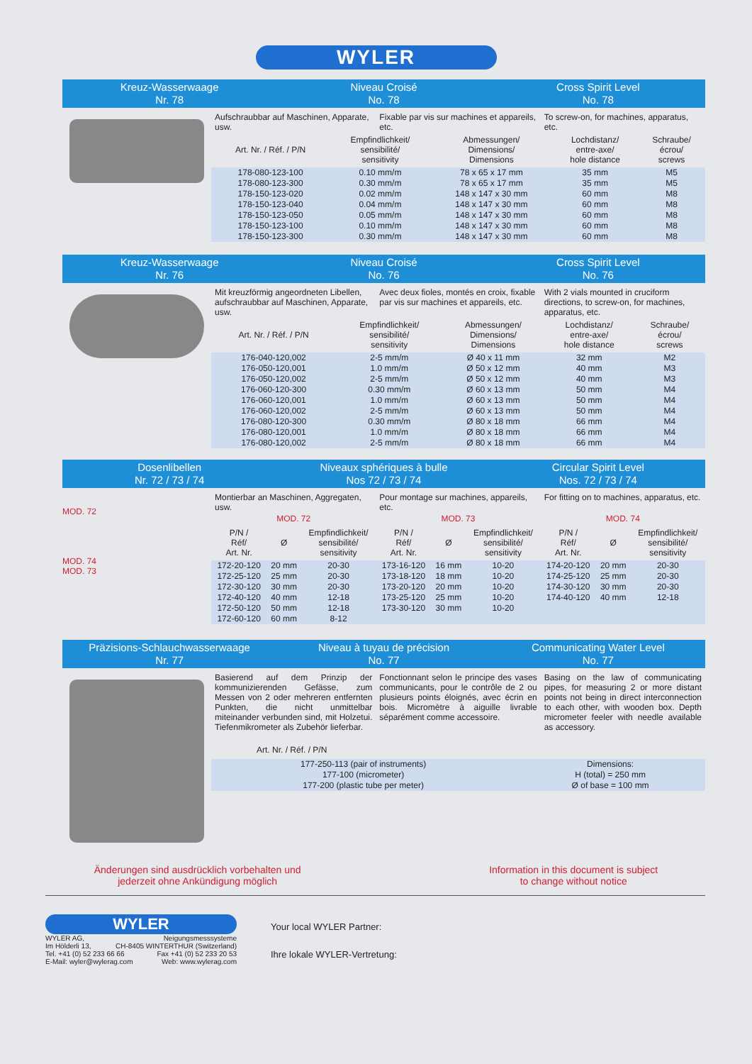WYLER
Kreuz-Wasserwaage
Nr. 78
Niveau Croisé
No. 78
Cross Spirit Level
No. 78
Aufschraubbar auf Maschinen, Apparate, usw.
Fixable par vis sur machines et appareils, etc.
To screw-on, for machines, apparatus, etc.
| Art. Nr. / Réf. / P/N | Empfindlichkeit/ sensibilité/ sensitivity | Abmessungen/ Dimensions/ Dimensions | Lochdistanz/ entre-axe/ hole distance | Schraube/ écrou/ screws |
| --- | --- | --- | --- | --- |
| 178-080-123-100 | 0.10 mm/m | 78 x 65 x 17 mm | 35 mm | M5 |
| 178-080-123-300 | 0.30 mm/m | 78 x 65 x 17 mm | 35 mm | M5 |
| 178-150-123-020 | 0.02 mm/m | 148 x 147 x 30 mm | 60 mm | M8 |
| 178-150-123-040 | 0.04 mm/m | 148 x 147 x 30 mm | 60 mm | M8 |
| 178-150-123-050 | 0.05 mm/m | 148 x 147 x 30 mm | 60 mm | M8 |
| 178-150-123-100 | 0.10 mm/m | 148 x 147 x 30 mm | 60 mm | M8 |
| 178-150-123-300 | 0.30 mm/m | 148 x 147 x 30 mm | 60 mm | M8 |
Kreuz-Wasserwaage
Nr. 76
Niveau Croisé
No. 76
Cross Spirit Level
No. 76
Mit kreuzförmig angeordneten Libellen, aufschraubbar auf Maschinen, Apparate, usw.
Avec deux fioles, montés en croix, fixable par vis sur machines et appareils, etc.
With 2 vials mounted in cruciform directions, to screw-on, for machines, apparatus, etc.
| Art. Nr. / Réf. / P/N | Empfindlichkeit/ sensibilité/ sensitivity | Abmessungen/ Dimensions/ Dimensions | Lochdistanz/ entre-axe/ hole distance | Schraube/ écrou/ screws |
| --- | --- | --- | --- | --- |
| 176-040-120,002 | 2-5 mm/m | Ø 40 x 11 mm | 32 mm | M2 |
| 176-050-120,001 | 1.0 mm/m | Ø 50 x 12 mm | 40 mm | M3 |
| 176-050-120,002 | 2-5 mm/m | Ø 50 x 12 mm | 40 mm | M3 |
| 176-060-120-300 | 0.30 mm/m | Ø 60 x 13 mm | 50 mm | M4 |
| 176-060-120,001 | 1.0 mm/m | Ø 60 x 13 mm | 50 mm | M4 |
| 176-060-120,002 | 2-5 mm/m | Ø 60 x 13 mm | 50 mm | M4 |
| 176-080-120-300 | 0.30 mm/m | Ø 80 x 18 mm | 66 mm | M4 |
| 176-080-120,001 | 1.0 mm/m | Ø 80 x 18 mm | 66 mm | M4 |
| 176-080-120,002 | 2-5 mm/m | Ø 80 x 18 mm | 66 mm | M4 |
Dosenlibellen
Nr. 72 / 73 / 74
Niveaux sphériques à bulle
Nos 72 / 73 / 74
Circular Spirit Level
Nos. 72 / 73 / 74
MOD. 72
MOD. 74
MOD. 73
Montierbar an Maschinen, Aggregaten, usw.
Pour montage sur machines, appareils, etc.
For fitting on to machines, apparatus, etc.
| MOD. 72 | | | MOD. 73 | | | MOD. 74 | | |
| --- | --- | --- | --- | --- | --- | --- | --- | --- |
| P/N / Réf/ Art. Nr. | Ø | Empfindlichkeit/ sensibilité/ sensitivity | P/N / Réf/ Art. Nr. | Ø | Empfindlichkeit/ sensibilité/ sensitivity | P/N / Réf/ Art. Nr. | Ø | Empfindlichkeit/ sensibilité/ sensitivity |
| 172-20-120 | 20 mm | 20-30 | 173-16-120 | 16 mm | 10-20 | 174-20-120 | 20 mm | 20-30 |
| 172-25-120 | 25 mm | 20-30 | 173-18-120 | 18 mm | 10-20 | 174-25-120 | 25 mm | 20-30 |
| 172-30-120 | 30 mm | 20-30 | 173-20-120 | 20 mm | 10-20 | 174-30-120 | 30 mm | 20-30 |
| 172-40-120 | 40 mm | 12-18 | 173-25-120 | 25 mm | 10-20 | 174-40-120 | 40 mm | 12-18 |
| 172-50-120 | 50 mm | 12-18 | 173-30-120 | 30 mm | 10-20 | | | |
| 172-60-120 | 60 mm | 8-12 | | | | | | |
Präzisions-Schlauchwasserwaage
Nr. 77
Niveau à tuyau de précision
No. 77
Communicating Water Level
No. 77
Basierend auf dem Prinzip der kommunizierenden Gefässe, zum Messen von 2 oder mehreren entfernten Punkten, die nicht unmittelbar miteinander verbunden sind, mit Holzetui. Tiefenmikrometer als Zubehör lieferbar.
Fonctionnant selon le principe des vases communicants, pour le contrôle de 2 ou plusieurs points éloignés, avec écrin en bois. Micromètre à aiguille livrable séparément comme accessoire.
Basing on the law of communicating pipes, for measuring 2 or more distant points not being in direct interconnection to each other, with wooden box. Depth micrometer feeler with needle available as accessory.
Art. Nr. / Réf. / P/N
| 177-250-113 (pair of instruments) 177-100 (micrometer) 177-200 (plastic tube per meter) | Dimensions: H (total) = 250 mm Ø of base = 100 mm |
Änderungen sind ausdrücklich vorbehalten und
jederzeit ohne Ankündigung möglich
Information in this document is subject
to change without notice
WYLER
WYLER AG, Neigungsmesssysteme
Im Hölderli 13, CH-8405 WINTERTHUR (Switzerland)
Tel. +41 (0) 52 233 66 66 Fax +41 (0) 52 233 20 53
E-Mail: wyler@wylerag.com Web: www.wylerag.com
Your local WYLER Partner:
Ihre lokale WYLER-Vertretung: